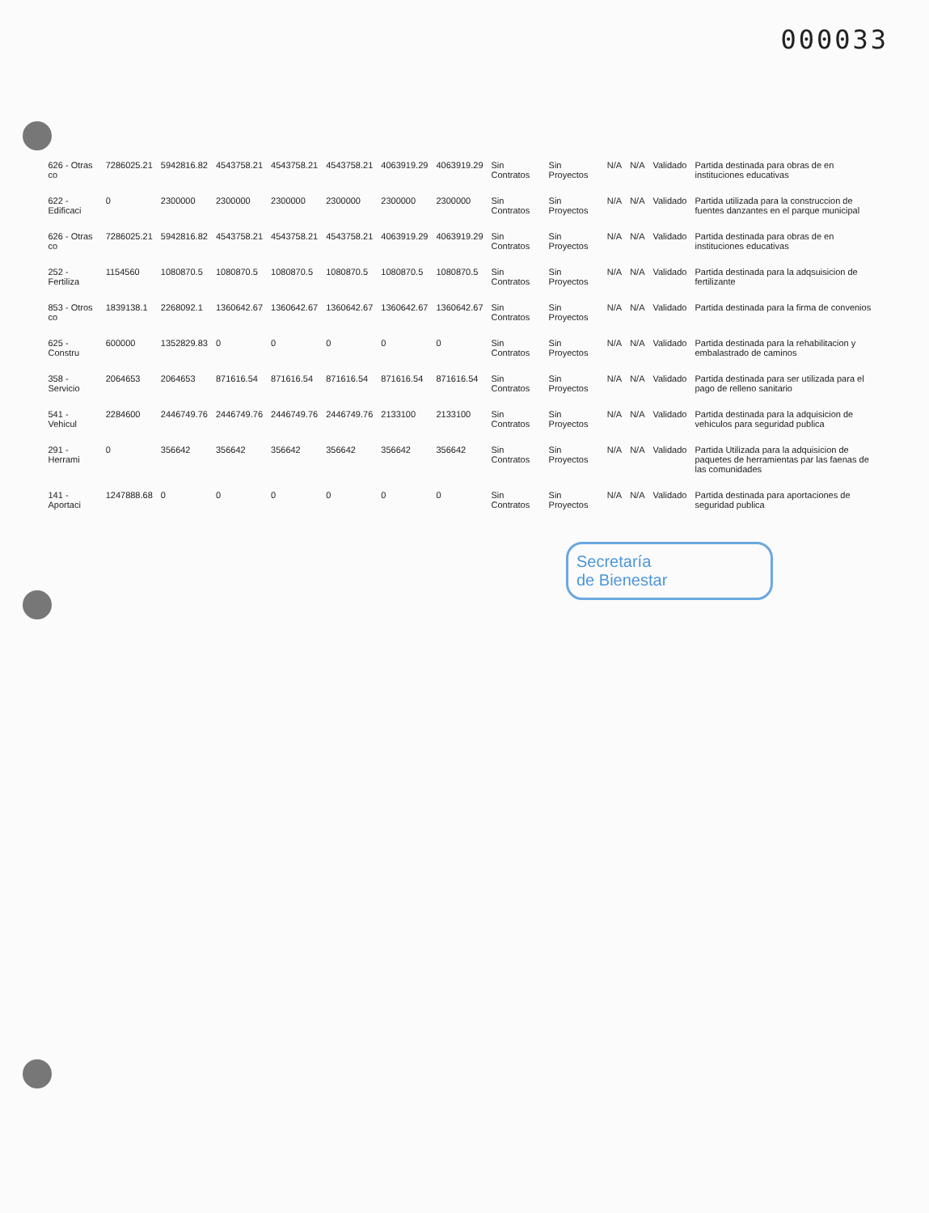000033
| 626 - Otras co | 7286025.21 | 5942816.82 | 4543758.21 | 4543758.21 | 4543758.21 | 4063919.29 | 4063919.29 | Sin Contratos | Sin Proyectos | N/A | N/A | Validado | Partida destinada para obras de en instituciones educativas |
| 622 - Edificaci | 0 | 2300000 | 2300000 | 2300000 | 2300000 | 2300000 | 2300000 | Sin Contratos | Sin Proyectos | N/A | N/A | Validado | Partida utilizada para la construccion de fuentes danzantes en el parque municipal |
| 626 - Otras co | 7286025.21 | 5942816.82 | 4543758.21 | 4543758.21 | 4543758.21 | 4063919.29 | 4063919.29 | Sin Contratos | Sin Proyectos | N/A | N/A | Validado | Partida destinada para obras de en instituciones educativas |
| 252 - Fertiliza | 1154560 | 1080870.5 | 1080870.5 | 1080870.5 | 1080870.5 | 1080870.5 | 1080870.5 | Sin Contratos | Sin Proyectos | N/A | N/A | Validado | Partida destinada para la adqsuisicion de fertilizante |
| 853 - Otros co | 1839138.1 | 2268092.1 | 1360642.67 | 1360642.67 | 1360642.67 | 1360642.67 | 1360642.67 | Sin Contratos | Sin Proyectos | N/A | N/A | Validado | Partida destinada para la firma de convenios |
| 625 - Constru | 600000 | 1352829.83 | 0 | 0 | 0 | 0 | 0 | Sin Contratos | Sin Proyectos | N/A | N/A | Validado | Partida destinada para la rehabilitacion y embalastrado de caminos |
| 358 - Servicio | 2064653 | 2064653 | 871616.54 | 871616.54 | 871616.54 | 871616.54 | 871616.54 | Sin Contratos | Sin Proyectos | N/A | N/A | Validado | Partida destinada para ser utilizada para el pago de relleno sanitario |
| 541 - Vehicul | 2284600 | 2446749.76 | 2446749.76 | 2446749.76 | 2446749.76 | 2133100 | 2133100 | Sin Contratos | Sin Proyectos | N/A | N/A | Validado | Partida destinada para la adquisicion de vehiculos para seguridad publica |
| 291 - Herrami | 0 | 356642 | 356642 | 356642 | 356642 | 356642 | 356642 | Sin Contratos | Sin Proyectos | N/A | N/A | Validado | Partida Utilizada para la adquisicion de paquetes de herramientas par las faenas de las comunidades |
| 141 - Aportaci | 1247888.68 | 0 | 0 | 0 | 0 | 0 | 0 | Sin Contratos | Sin Proyectos | N/A | N/A | Validado | Partida destinada para aportaciones de seguridad publica |
Secretaría
de Bienestar